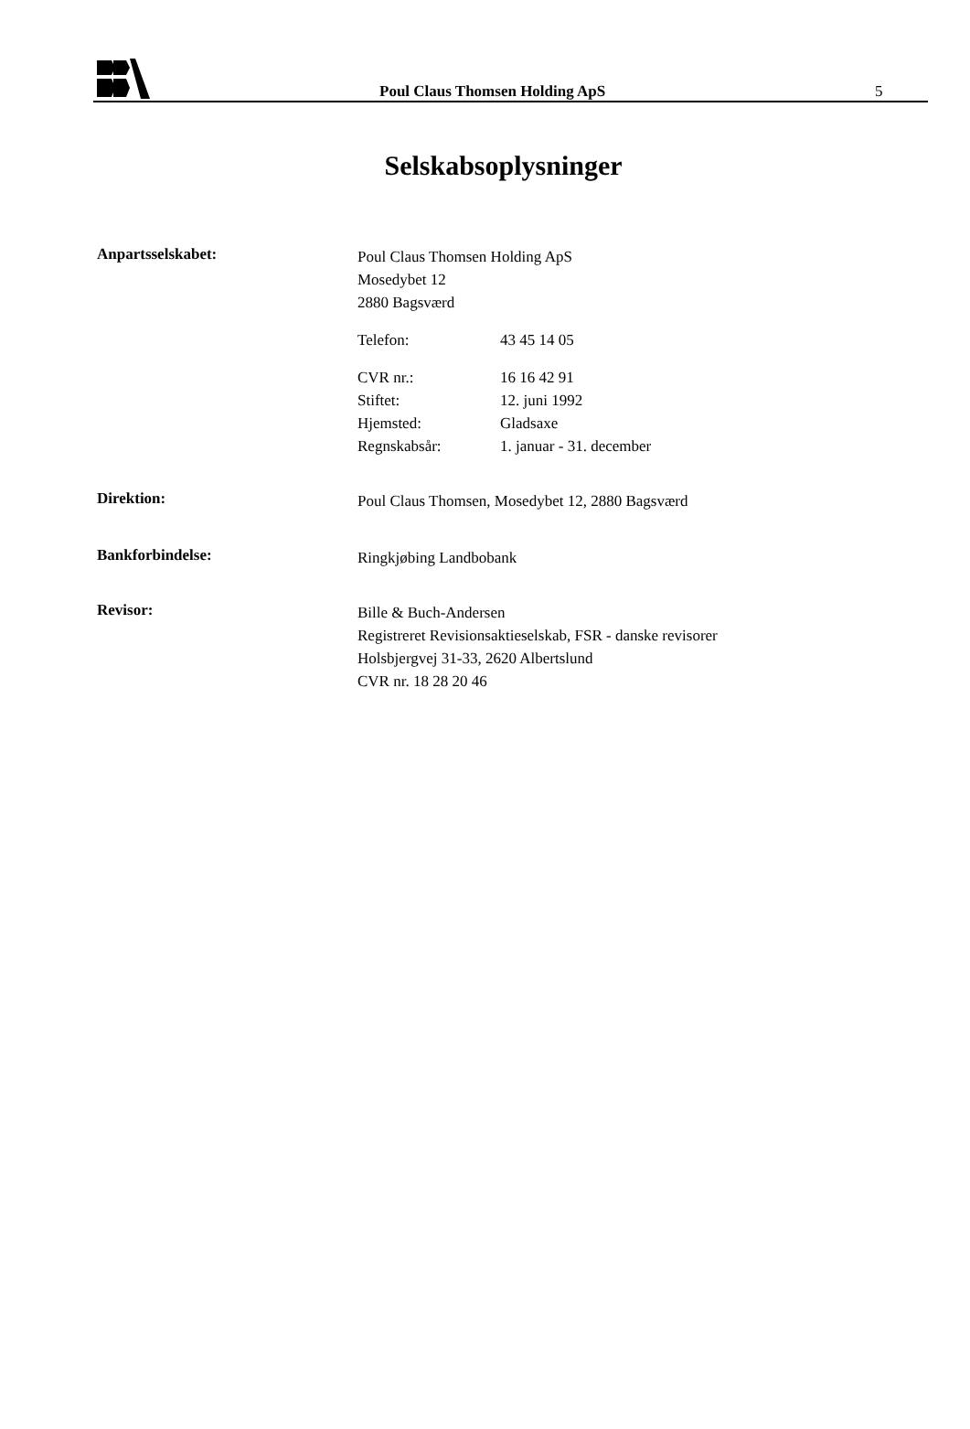Poul Claus Thomsen Holding ApS 5
Selskabsoplysninger
Anpartsselskabet:
Poul Claus Thomsen Holding ApS
Mosedybet 12
2880 Bagsværd
Telefon: 43 45 14 05
CVR nr.: 16 16 42 91
Stiftet: 12. juni 1992
Hjemsted: Gladsaxe
Regnskabsår: 1. januar - 31. december
Direktion:
Poul Claus Thomsen, Mosedybet 12, 2880 Bagsværd
Bankforbindelse:
Ringkjøbing Landbobank
Revisor:
Bille & Buch-Andersen
Registreret Revisionsaktieselskab, FSR - danske revisorer
Holsbjergvej 31-33, 2620 Albertslund
CVR nr. 18 28 20 46